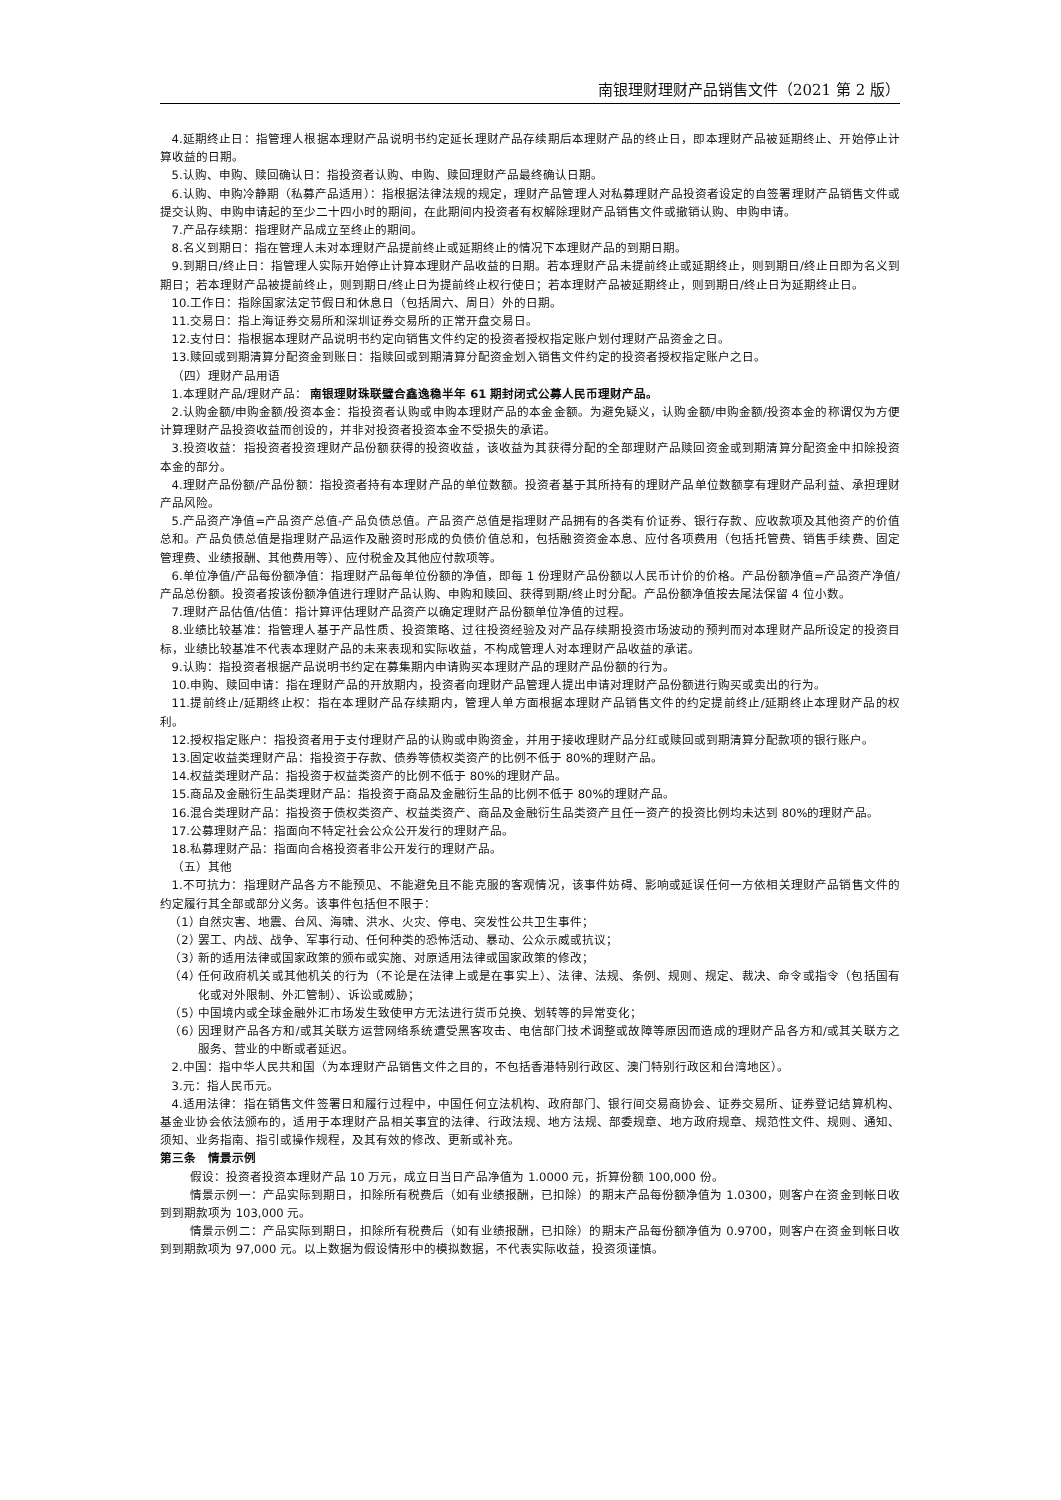南银理财理财产品销售文件（2021 第 2 版）
4.延期终止日：指管理人根据本理财产品说明书约定延长理财产品存续期后本理财产品的终止日，即本理财产品被延期终止、开始停止计算收益的日期。
5.认购、申购、赎回确认日：指投资者认购、申购、赎回理财产品最终确认日期。
6.认购、申购冷静期（私募产品适用）：指根据法律法规的规定，理财产品管理人对私募理财产品投资者设定的自签署理财产品销售文件或提交认购、申购申请起的至少二十四小时的期间，在此期间内投资者有权解除理财产品销售文件或撤销认购、申购申请。
7.产品存续期：指理财产品成立至终止的期间。
8.名义到期日：指在管理人未对本理财产品提前终止或延期终止的情况下本理财产品的到期日期。
9.到期日/终止日：指管理人实际开始停止计算本理财产品收益的日期。若本理财产品未提前终止或延期终止，则到期日/终止日即为名义到期日；若本理财产品被提前终止，则到期日/终止日为提前终止权行使日；若本理财产品被延期终止，则到期日/终止日为延期终止日。
10.工作日：指除国家法定节假日和休息日（包括周六、周日）外的日期。
11.交易日：指上海证券交易所和深圳证券交易所的正常开盘交易日。
12.支付日：指根据本理财产品说明书约定向销售文件约定的投资者授权指定账户划付理财产品资金之日。
13.赎回或到期清算分配资金到账日：指赎回或到期清算分配资金划入销售文件约定的投资者授权指定账户之日。
（四）理财产品用语
1.本理财产品/理财产品： 南银理财珠联璧合鑫逸稳半年 61 期封闭式公募人民币理财产品。
2.认购金额/申购金额/投资本金：指投资者认购或申购本理财产品的本金金额。为避免疑义，认购金额/申购金额/投资本金的称谓仅为方便计算理财产品投资收益而创设的，并非对投资者投资本金不受损失的承诺。
3.投资收益：指投资者投资理财产品份额获得的投资收益，该收益为其获得分配的全部理财产品赎回资金或到期清算分配资金中扣除投资本金的部分。
4.理财产品份额/产品份额：指投资者持有本理财产品的单位数额。投资者基于其所持有的理财产品单位数额享有理财产品利益、承担理财产品风险。
5.产品资产净值=产品资产总值-产品负债总值。产品资产总值是指理财产品拥有的各类有价证券、银行存款、应收款项及其他资产的价值总和。产品负债总值是指理财产品运作及融资时形成的负债价值总和，包括融资资金本息、应付各项费用（包括托管费、销售手续费、固定管理费、业绩报酬、其他费用等）、应付税金及其他应付款项等。
6.单位净值/产品每份额净值：指理财产品每单位份额的净值，即每 1 份理财产品份额以人民币计价的价格。产品份额净值=产品资产净值/产品总份额。投资者按该份额净值进行理财产品认购、申购和赎回、获得到期/终止时分配。产品份额净值按去尾法保留 4 位小数。
7.理财产品估值/估值：指计算评估理财产品资产以确定理财产品份额单位净值的过程。
8.业绩比较基准：指管理人基于产品性质、投资策略、过往投资经验及对产品存续期投资市场波动的预判而对本理财产品所设定的投资目标，业绩比较基准不代表本理财产品的未来表现和实际收益，不构成管理人对本理财产品收益的承诺。
9.认购：指投资者根据产品说明书约定在募集期内申请购买本理财产品的理财产品份额的行为。
10.申购、赎回申请：指在理财产品的开放期内，投资者向理财产品管理人提出申请对理财产品份额进行购买或卖出的行为。
11.提前终止/延期终止权：指在本理财产品存续期内，管理人单方面根据本理财产品销售文件的约定提前终止/延期终止本理财产品的权利。
12.授权指定账户：指投资者用于支付理财产品的认购或申购资金，并用于接收理财产品分红或赎回或到期清算分配款项的银行账户。
13.固定收益类理财产品：指投资于存款、债券等债权类资产的比例不低于 80%的理财产品。
14.权益类理财产品：指投资于权益类资产的比例不低于 80%的理财产品。
15.商品及金融衍生品类理财产品：指投资于商品及金融衍生品的比例不低于 80%的理财产品。
16.混合类理财产品：指投资于债权类资产、权益类资产、商品及金融衍生品类资产且任一资产的投资比例均未达到 80%的理财产品。
17.公募理财产品：指面向不特定社会公众公开发行的理财产品。
18.私募理财产品：指面向合格投资者非公开发行的理财产品。
（五）其他
1.不可抗力：指理财产品各方不能预见、不能避免且不能克服的客观情况，该事件妨碍、影响或延误任何一方依相关理财产品销售文件的约定履行其全部或部分义务。该事件包括但不限于：
（1） 自然灾害、地震、台风、海啸、洪水、火灾、停电、突发性公共卫生事件；
（2） 罢工、内战、战争、军事行动、任何种类的恐怖活动、暴动、公众示威或抗议；
（3） 新的适用法律或国家政策的颁布或实施、对原适用法律或国家政策的修改；
（4） 任何政府机关或其他机关的行为（不论是在法律上或是在事实上）、法律、法规、条例、规则、规定、裁决、命令或指令（包括国有化或对外限制、外汇管制）、诉讼或威胁；
（5） 中国境内或全球金融外汇市场发生致使甲方无法进行货币兑换、划转等的异常变化；
（6） 因理财产品各方和/或其关联方运营网络系统遭受黑客攻击、电信部门技术调整或故障等原因而造成的理财产品各方和/或其关联方之服务、营业的中断或者延迟。
2.中国：指中华人民共和国（为本理财产品销售文件之目的，不包括香港特别行政区、澳门特别行政区和台湾地区）。
3.元：指人民币元。
4.适用法律：指在销售文件签署日和履行过程中，中国任何立法机构、政府部门、银行间交易商协会、证券交易所、证券登记结算机构、基金业协会依法颁布的，适用于本理财产品相关事宜的法律、行政法规、地方法规、部委规章、地方政府规章、规范性文件、规则、通知、须知、业务指南、指引或操作规程，及其有效的修改、更新或补充。
第三条　情景示例
假设：投资者投资本理财产品 10 万元，成立日当日产品净值为 1.0000 元，折算份额 100,000 份。
情景示例一：产品实际到期日，扣除所有税费后（如有业绩报酬，已扣除）的期末产品每份额净值为 1.0300，则客户在资金到帐日收到到期款项为 103,000 元。
情景示例二：产品实际到期日，扣除所有税费后（如有业绩报酬，已扣除）的期末产品每份额净值为 0.9700，则客户在资金到帐日收到到期款项为 97,000 元。以上数据为假设情形中的模拟数据，不代表实际收益，投资须谨慎。